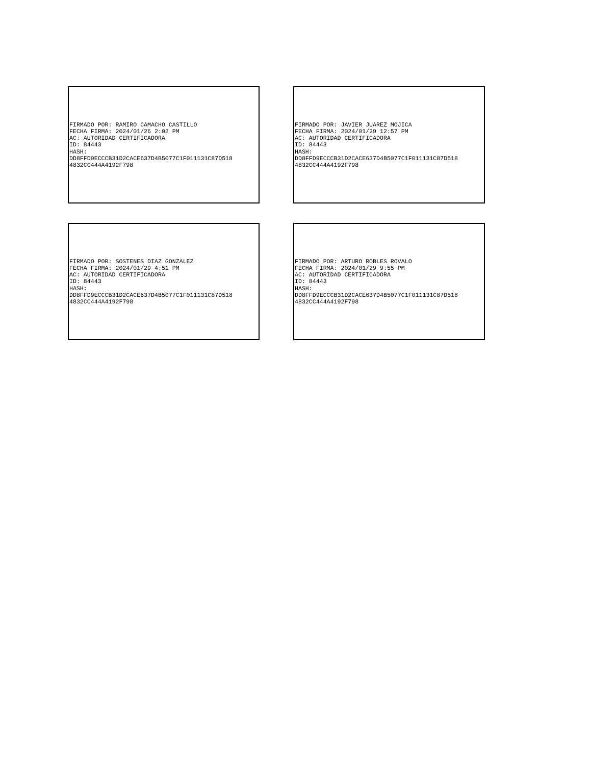FIRMADO POR: RAMIRO CAMACHO CASTILLO
FECHA FIRMA: 2024/01/26 2:02 PM
AC: AUTORIDAD CERTIFICADORA
ID: 84443
HASH:
DD8FFD9ECCCB31D2CACE637D4B5077C1F011131C87D518
4832CC444A4192F798
FIRMADO POR: JAVIER JUAREZ MOJICA
FECHA FIRMA: 2024/01/29 12:57 PM
AC: AUTORIDAD CERTIFICADORA
ID: 84443
HASH:
DD8FFD9ECCCB31D2CACE637D4B5077C1F011131C87D518
4832CC444A4192F798
FIRMADO POR: SOSTENES DIAZ GONZALEZ
FECHA FIRMA: 2024/01/29 4:51 PM
AC: AUTORIDAD CERTIFICADORA
ID: 84443
HASH:
DD8FFD9ECCCB31D2CACE637D4B5077C1F011131C87D518
4832CC444A4192F798
FIRMADO POR: ARTURO ROBLES ROVALO
FECHA FIRMA: 2024/01/29 9:55 PM
AC: AUTORIDAD CERTIFICADORA
ID: 84443
HASH:
DD8FFD9ECCCB31D2CACE637D4B5077C1F011131C87D518
4832CC444A4192F798